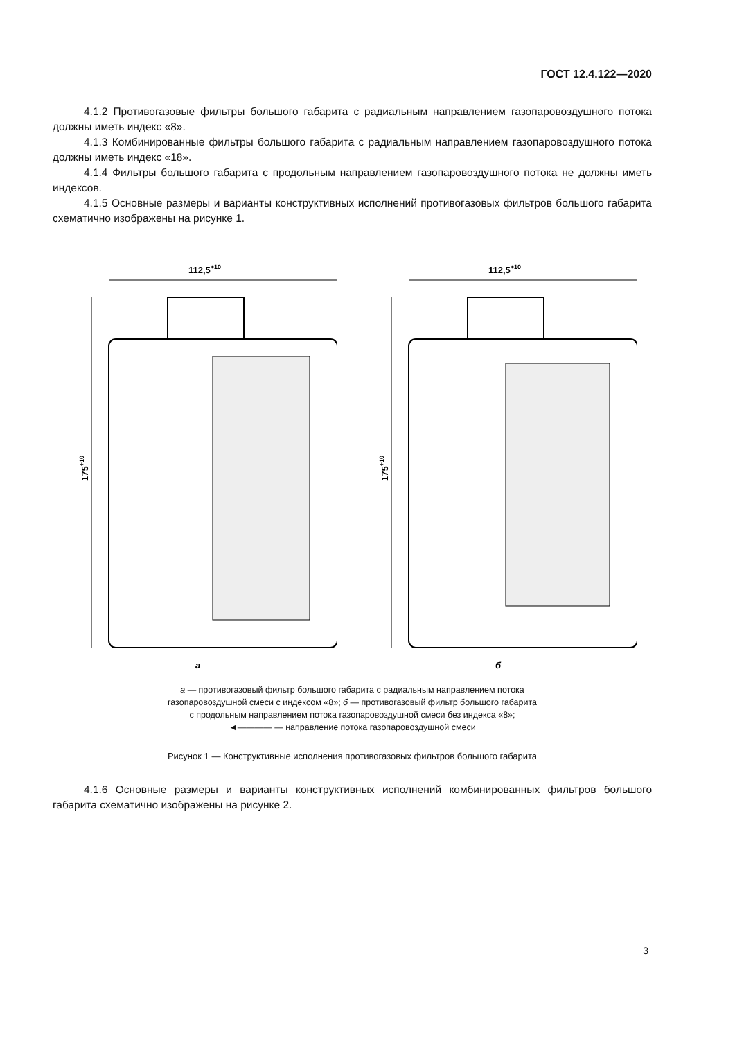ГОСТ 12.4.122—2020
4.1.2 Противогазовые фильтры большого габарита с радиальным направлением газопаровоздушного потока должны иметь индекс «8».
4.1.3 Комбинированные фильтры большого габарита с радиальным направлением газопаровоздушного потока должны иметь индекс «18».
4.1.4 Фильтры большого габарита с продольным направлением газопаровоздушного потока не должны иметь индексов.
4.1.5 Основные размеры и варианты конструктивных исполнений противогазовых фильтров большого габарита схематично изображены на рисунке 1.
112,5+10
175+10
а
112,5+10
175+10
б
а — противогазовый фильтр большого габарита с радиальным направлением потока
газопаровоздушной смеси с индексом «8»; б — противогазовый фильтр большого габарита
с продольным направлением потока газопаровоздушной смеси без индекса «8»;
◄———— — направление потока газопаровоздушной смеси
Рисунок 1 — Конструктивные исполнения противогазовых фильтров большого габарита
4.1.6 Основные размеры и варианты конструктивных исполнений комбинированных фильтров большого габарита схематично изображены на рисунке 2.
3